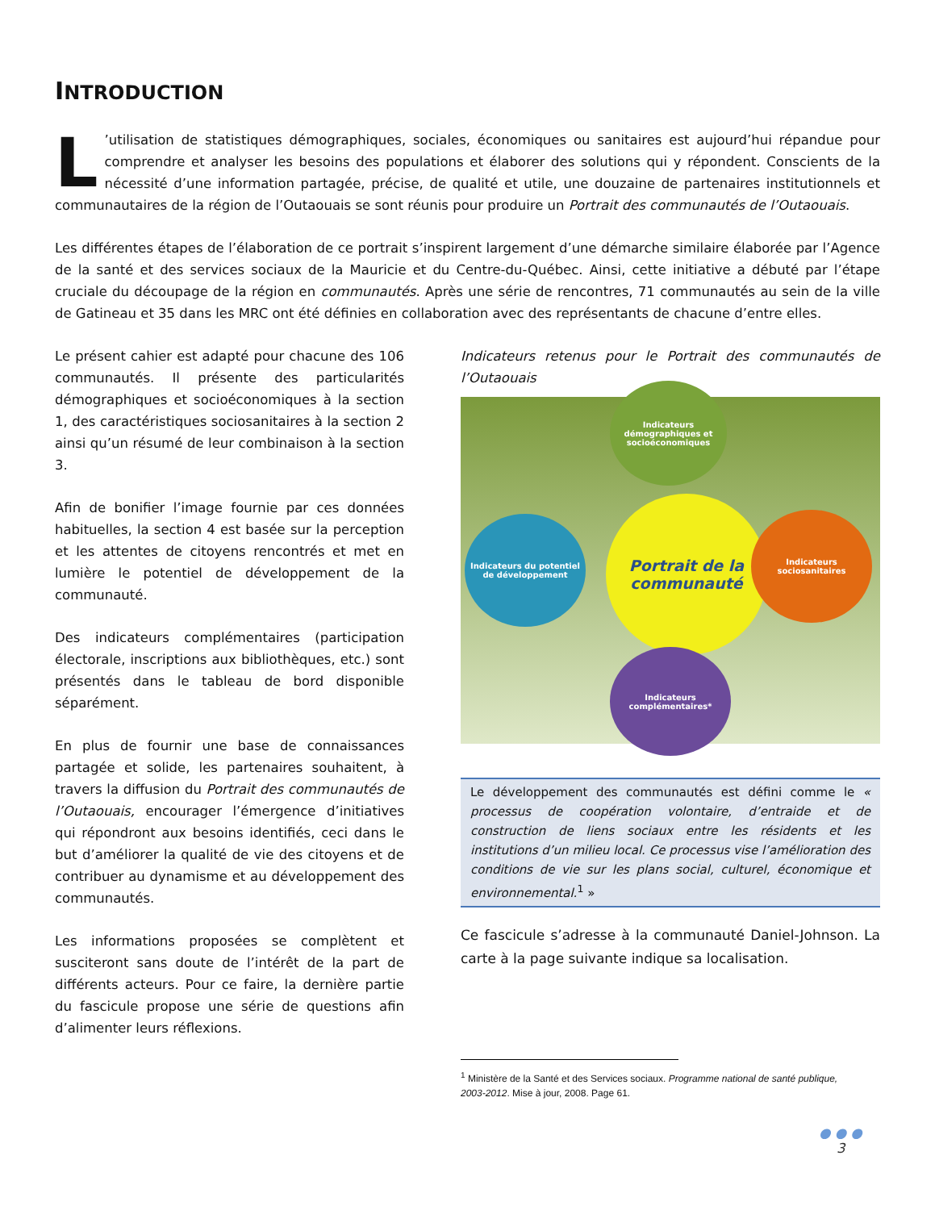INTRODUCTION
L’utilisation de statistiques démographiques, sociales, économiques ou sanitaires est aujourd’hui répandue pour comprendre et analyser les besoins des populations et élaborer des solutions qui y répondent. Conscients de la nécessité d’une information partagée, précise, de qualité et utile, une douzaine de partenaires institutionnels et communautaires de la région de l’Outaouais se sont réunis pour produire un Portrait des communautés de l’Outaouais.
Les différentes étapes de l’élaboration de ce portrait s’inspirent largement d’une démarche similaire élaborée par l’Agence de la santé et des services sociaux de la Mauricie et du Centre-du-Québec. Ainsi, cette initiative a débuté par l’étape cruciale du découpage de la région en communautés. Après une série de rencontres, 71 communautés au sein de la ville de Gatineau et 35 dans les MRC ont été définies en collaboration avec des représentants de chacune d’entre elles.
Le présent cahier est adapté pour chacune des 106 communautés. Il présente des particularités démographiques et socioéconomiques à la section 1, des caractéristiques sociosanitaires à la section 2 ainsi qu’un résumé de leur combinaison à la section 3.
Afin de bonifier l’image fournie par ces données habituelles, la section 4 est basée sur la perception et les attentes de citoyens rencontrés et met en lumière le potentiel de développement de la communauté.
Des indicateurs complémentaires (participation électorale, inscriptions aux bibliothèques, etc.) sont présentés dans le tableau de bord disponible séparément.
En plus de fournir une base de connaissances partagée et solide, les partenaires souhaitent, à travers la diffusion du Portrait des communautés de l’Outaouais, encourager l’émergence d’initiatives qui répondront aux besoins identifiés, ceci dans le but d’améliorer la qualité de vie des citoyens et de contribuer au dynamisme et au développement des communautés.
Les informations proposées se complètent et susciteront sans doute de l’intérêt de la part de différents acteurs. Pour ce faire, la dernière partie du fascicule propose une série de questions afin d’alimenter leurs réflexions.
Indicateurs retenus pour le Portrait des communautés de l’Outaouais
Portrait de la communauté
Indicateurs démographiques et socioéconomiques
Indicateurs du potentiel de développement
Indicateurs sociosanitaires
Indicateurs complémentaires*
Le développement des communautés est défini comme le « processus de coopération volontaire, d’entraide et de construction de liens sociaux entre les résidents et les institutions d’un milieu local. Ce processus vise l’amélioration des conditions de vie sur les plans social, culturel, économique et environnemental.<sup>1</sup> »
Ce fascicule s’adresse à la communauté Daniel-Johnson. La carte à la page suivante indique sa localisation.
<sup>1</sup> Ministère de la Santé et des Services sociaux. Programme national de santé publique, 2003-2012. Mise à jour, 2008. Page 61.
● ● ●
3